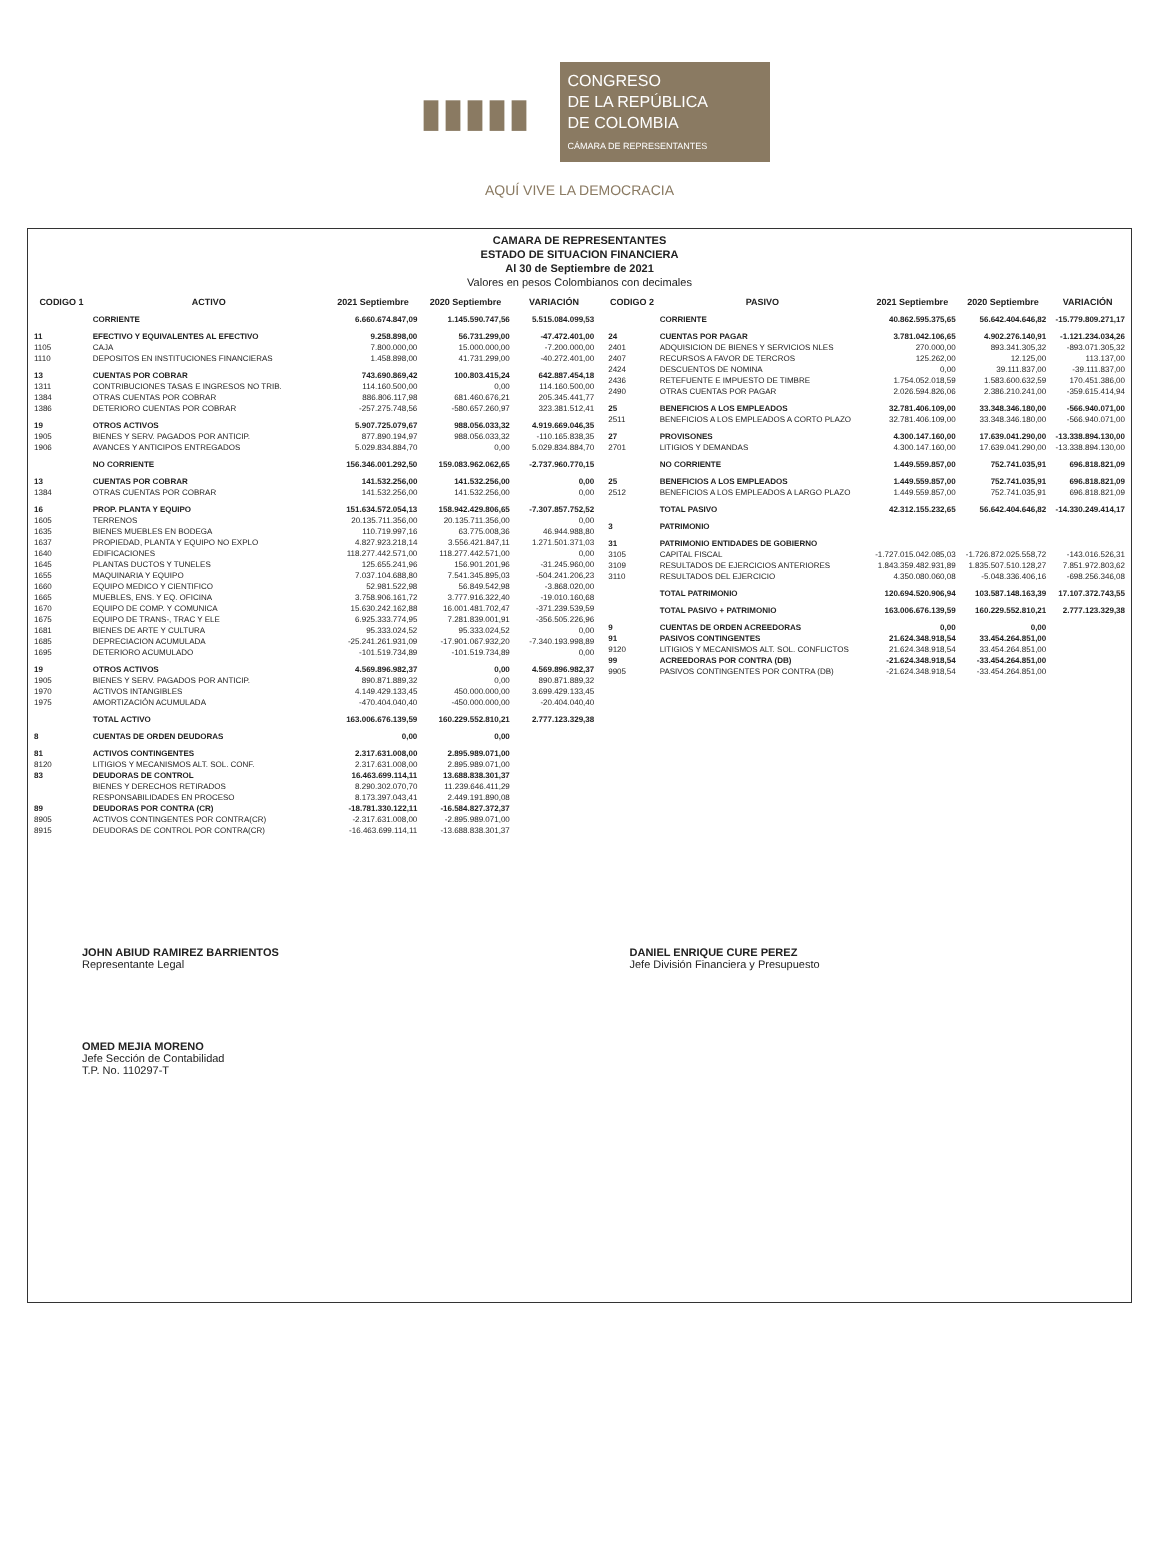▮▮▮▮▮
CONGRESO
DE LA REPÚBLICA
DE COLOMBIA
CÁMARA DE REPRESENTANTES
AQUÍ VIVE LA DEMOCRACIA
CAMARA DE REPRESENTANTES
ESTADO DE SITUACION FINANCIERA
Al 30 de Septiembre de 2021
Valores en pesos Colombianos con decimales
| CODIGO 1 | ACTIVO | 2021 Septiembre | 2020 Septiembre | VARIACIÓN |
| --- | --- | --- | --- | --- |
| | CORRIENTE | 6.660.674.847,09 | 1.145.590.747,56 | 5.515.084.099,53 |
| 11 | EFECTIVO Y EQUIVALENTES AL EFECTIVO | 9.258.898,00 | 56.731.299,00 | -47.472.401,00 |
| 1105 | CAJA | 7.800.000,00 | 15.000.000,00 | -7.200.000,00 |
| 1110 | DEPOSITOS EN INSTITUCIONES FINANCIERAS | 1.458.898,00 | 41.731.299,00 | -40.272.401,00 |
| 13 | CUENTAS POR COBRAR | 743.690.869,42 | 100.803.415,24 | 642.887.454,18 |
| 1311 | CONTRIBUCIONES TASAS E INGRESOS NO TRIB. | 114.160.500,00 | 0,00 | 114.160.500,00 |
| 1384 | OTRAS CUENTAS POR COBRAR | 886.806.117,98 | 681.460.676,21 | 205.345.441,77 |
| 1386 | DETERIORO CUENTAS POR COBRAR | -257.275.748,56 | -580.657.260,97 | 323.381.512,41 |
| 19 | OTROS ACTIVOS | 5.907.725.079,67 | 988.056.033,32 | 4.919.669.046,35 |
| 1905 | BIENES Y SERV. PAGADOS POR ANTICIP. | 877.890.194,97 | 988.056.033,32 | -110.165.838,35 |
| 1906 | AVANCES Y ANTICIPOS ENTREGADOS | 5.029.834.884,70 | 0,00 | 5.029.834.884,70 |
| | NO CORRIENTE | 156.346.001.292,50 | 159.083.962.062,65 | -2.737.960.770,15 |
| 13 | CUENTAS POR COBRAR | 141.532.256,00 | 141.532.256,00 | 0,00 |
| 1384 | OTRAS CUENTAS POR COBRAR | 141.532.256,00 | 141.532.256,00 | 0,00 |
| 16 | PROP. PLANTA Y EQUIPO | 151.634.572.054,13 | 158.942.429.806,65 | -7.307.857.752,52 |
| 1605 | TERRENOS | 20.135.711.356,00 | 20.135.711.356,00 | 0,00 |
| 1635 | BIENES MUEBLES EN BODEGA | 110.719.997,16 | 63.775.008,36 | 46.944.988,80 |
| 1637 | PROPIEDAD, PLANTA Y EQUIPO NO EXPLO | 4.827.923.218,14 | 3.556.421.847,11 | 1.271.501.371,03 |
| 1640 | EDIFICACIONES | 118.277.442.571,00 | 118.277.442.571,00 | 0,00 |
| 1645 | PLANTAS DUCTOS Y TUNELES | 125.655.241,96 | 156.901.201,96 | -31.245.960,00 |
| 1655 | MAQUINARIA Y EQUIPO | 7.037.104.688,80 | 7.541.345.895,03 | -504.241.206,23 |
| 1660 | EQUIPO MEDICO Y CIENTIFICO | 52.981.522,98 | 56.849.542,98 | -3.868.020,00 |
| 1665 | MUEBLES, ENS. Y EQ. OFICINA | 3.758.906.161,72 | 3.777.916.322,40 | -19.010.160,68 |
| 1670 | EQUIPO DE COMP. Y COMUNICA | 15.630.242.162,88 | 16.001.481.702,47 | -371.239.539,59 |
| 1675 | EQUIPO DE TRANS-, TRAC Y ELE | 6.925.333.774,95 | 7.281.839.001,91 | -356.505.226,96 |
| 1681 | BIENES DE ARTE Y CULTURA | 95.333.024,52 | 95.333.024,52 | 0,00 |
| 1685 | DEPRECIACION ACUMULADA | -25.241.261.931,09 | -17.901.067.932,20 | -7.340.193.998,89 |
| 1695 | DETERIORO ACUMULADO | -101.519.734,89 | -101.519.734,89 | 0,00 |
| 19 | OTROS ACTIVOS | 4.569.896.982,37 | 0,00 | 4.569.896.982,37 |
| 1905 | BIENES Y SERV. PAGADOS POR ANTICIP. | 890.871.889,32 | 0,00 | 890.871.889,32 |
| 1970 | ACTIVOS INTANGIBLES | 4.149.429.133,45 | 450.000.000,00 | 3.699.429.133,45 |
| 1975 | AMORTIZACIÓN ACUMULADA | -470.404.040,40 | -450.000.000,00 | -20.404.040,40 |
| | TOTAL ACTIVO | 163.006.676.139,59 | 160.229.552.810,21 | 2.777.123.329,38 |
| 8 | CUENTAS DE ORDEN DEUDORAS | 0,00 | 0,00 | |
| 81 | ACTIVOS CONTINGENTES | 2.317.631.008,00 | 2.895.989.071,00 | |
| 8120 | LITIGIOS Y MECANISMOS ALT. SOL. CONF. | 2.317.631.008,00 | 2.895.989.071,00 | |
| 83 | DEUDORAS DE CONTROL | 16.463.699.114,11 | 13.688.838.301,37 | |
| | BIENES Y DERECHOS RETIRADOS | 8.290.302.070,70 | 11.239.646.411,29 | |
| | RESPONSABILIDADES EN PROCESO | 8.173.397.043,41 | 2.449.191.890,08 | |
| 89 | DEUDORAS POR CONTRA (CR) | -18.781.330.122,11 | -16.584.827.372,37 | |
| 8905 | ACTIVOS CONTINGENTES POR CONTRA(CR) | -2.317.631.008,00 | -2.895.989.071,00 | |
| 8915 | DEUDORAS DE CONTROL POR CONTRA(CR) | -16.463.699.114,11 | -13.688.838.301,37 | |
| CODIGO 2 | PASIVO | 2021 Septiembre | 2020 Septiembre | VARIACIÓN |
| --- | --- | --- | --- | --- |
| | CORRIENTE | 40.862.595.375,65 | 56.642.404.646,82 | -15.779.809.271,17 |
| 24 | CUENTAS POR PAGAR | 3.781.042.106,65 | 4.902.276.140,91 | -1.121.234.034,26 |
| 2401 | ADQUISICION DE BIENES Y SERVICIOS NLES | 270.000,00 | 893.341.305,32 | -893.071.305,32 |
| 2407 | RECURSOS A FAVOR DE TERCROS | 125.262,00 | 12.125,00 | 113.137,00 |
| 2424 | DESCUENTOS DE NOMINA | 0,00 | 39.111.837,00 | -39.111.837,00 |
| 2436 | RETEFUENTE E IMPUESTO DE TIMBRE | 1.754.052.018,59 | 1.583.600.632,59 | 170.451.386,00 |
| 2490 | OTRAS CUENTAS POR PAGAR | 2.026.594.826,06 | 2.386.210.241,00 | -359.615.414,94 |
| 25 | BENEFICIOS A LOS EMPLEADOS | 32.781.406.109,00 | 33.348.346.180,00 | -566.940.071,00 |
| 2511 | BENEFICIOS A LOS EMPLEADOS A CORTO PLAZO | 32.781.406.109,00 | 33.348.346.180,00 | -566.940.071,00 |
| 27 | PROVISONES | 4.300.147.160,00 | 17.639.041.290,00 | -13.338.894.130,00 |
| 2701 | LITIGIOS Y DEMANDAS | 4.300.147.160,00 | 17.639.041.290,00 | -13.338.894.130,00 |
| | NO CORRIENTE | 1.449.559.857,00 | 752.741.035,91 | 696.818.821,09 |
| 25 | BENEFICIOS A LOS EMPLEADOS | 1.449.559.857,00 | 752.741.035,91 | 696.818.821,09 |
| 2512 | BENEFICIOS A LOS EMPLEADOS A LARGO PLAZO | 1.449.559.857,00 | 752.741.035,91 | 696.818.821,09 |
| | TOTAL PASIVO | 42.312.155.232,65 | 56.642.404.646,82 | -14.330.249.414,17 |
| 3 | PATRIMONIO | | | |
| 31 | PATRIMONIO ENTIDADES DE GOBIERNO | | | |
| 3105 | CAPITAL FISCAL | -1.727.015.042.085,03 | -1.726.872.025.558,72 | -143.016.526,31 |
| 3109 | RESULTADOS DE EJERCICIOS ANTERIORES | 1.843.359.482.931,89 | 1.835.507.510.128,27 | 7.851.972.803,62 |
| 3110 | RESULTADOS DEL EJERCICIO | 4.350.080.060,08 | -5.048.336.406,16 | -698.256.346,08 |
| | TOTAL PATRIMONIO | 120.694.520.906,94 | 103.587.148.163,39 | 17.107.372.743,55 |
| | TOTAL PASIVO + PATRIMONIO | 163.006.676.139,59 | 160.229.552.810,21 | 2.777.123.329,38 |
| 9 | CUENTAS DE ORDEN ACREEDORAS | 0,00 | 0,00 | |
| 91 | PASIVOS CONTINGENTES | 21.624.348.918,54 | 33.454.264.851,00 | |
| 9120 | LITIGIOS Y MECANISMOS ALT. SOL. CONFLICTOS | 21.624.348.918,54 | 33.454.264.851,00 | |
| 99 | ACREEDORAS POR CONTRA (DB) | -21.624.348.918,54 | -33.454.264.851,00 | |
| 9905 | PASIVOS CONTINGENTES POR CONTRA (DB) | -21.624.348.918,54 | -33.454.264.851,00 | |
JOHN ABIUD RAMIREZ BARRIENTOS
Representante Legal
DANIEL ENRIQUE CURE PEREZ
Jefe División Financiera y Presupuesto
OMED MEJIA MORENO
Jefe Sección de Contabilidad
T.P. No. 110297-T